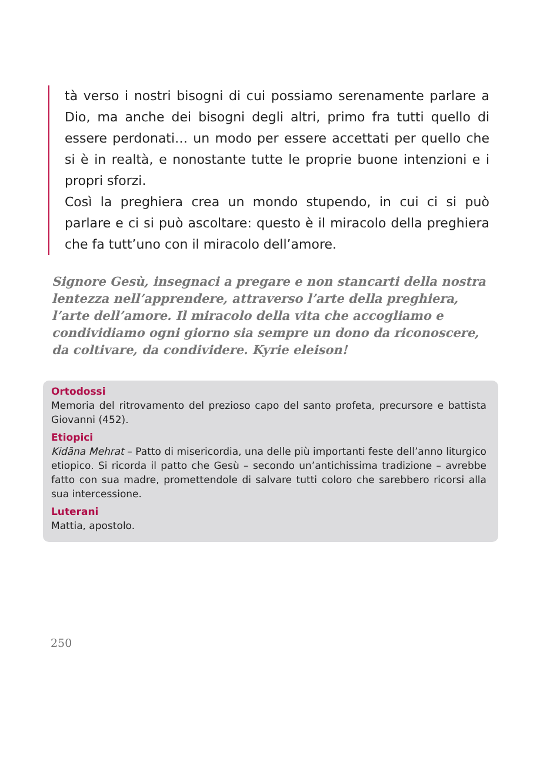tà verso i nostri bisogni di cui possiamo serenamente parlare a Dio, ma anche dei bisogni degli altri, primo fra tutti quello di essere perdonati… un modo per essere accettati per quello che si è in realtà, e nonostante tutte le proprie buone intenzioni e i propri sforzi.
Così la preghiera crea un mondo stupendo, in cui ci si può parlare e ci si può ascoltare: questo è il miracolo della preghiera che fa tutt’uno con il miracolo dell’amore.
Signore Gesù, insegnaci a pregare e non stancarti della nostra lentezza nell’apprendere, attraverso l’arte della preghiera, l’arte dell’amore. Il miracolo della vita che accogliamo e condividiamo ogni giorno sia sempre un dono da riconoscere, da coltivare, da condividere. Kyrie eleison!
Ortodossi
Memoria del ritrovamento del prezioso capo del santo profeta, precursore e battista Giovanni (452).
Etiopici
Kidāna Mehrat – Patto di misericordia, una delle più importanti feste dell’anno liturgico etiopico. Si ricorda il patto che Gesù – secondo un’antichissima tradizione – avrebbe fatto con sua madre, promettendole di salvare tutti coloro che sarebbero ricorsi alla sua intercessione.
Luterani
Mattia, apostolo.
250